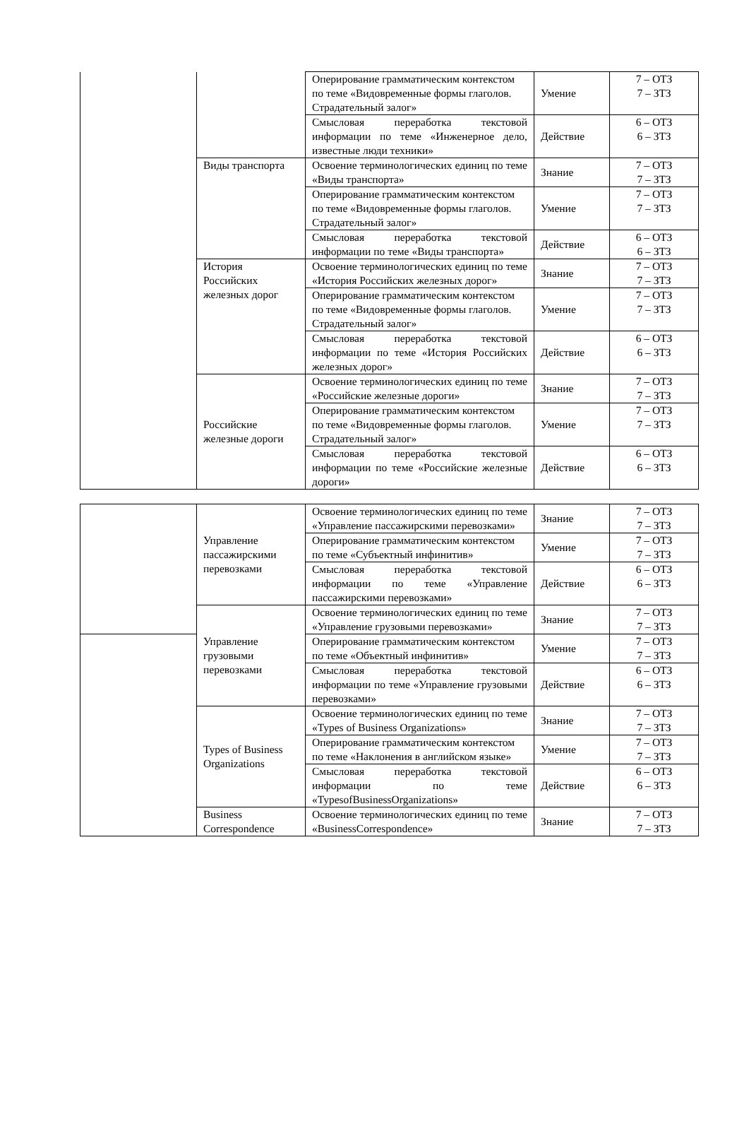| | | Оперирование грамматическим контекстом по теме «Видовременные формы глаголов. Страдательный залог» | Умение | 7 – ОТЗ 7 – ЗТЗ |
| | | Смысловая переработка текстовой информации по теме «Инженерное дело, известные люди техники» | Действие | 6 – ОТЗ 6 – ЗТЗ |
| | Виды транспорта | Освоение терминологических единиц по теме «Виды транспорта» | Знание | 7 – ОТЗ 7 – ЗТЗ |
| | | Оперирование грамматическим контекстом по теме «Видовременные формы глаголов. Страдательный залог» | Умение | 7 – ОТЗ 7 – ЗТЗ |
| | | Смысловая переработка текстовой информации по теме «Виды транспорта» | Действие | 6 – ОТЗ 6 – ЗТЗ |
| | История Российских железных дорог | Освоение терминологических единиц по теме «История Российских железных дорог» | Знание | 7 – ОТЗ 7 – ЗТЗ |
| | | Оперирование грамматическим контекстом по теме «Видовременные формы глаголов. Страдательный залог» | Умение | 7 – ОТЗ 7 – ЗТЗ |
| | | Смысловая переработка текстовой информации по теме «История Российских железных дорог» | Действие | 6 – ОТЗ 6 – ЗТЗ |
| | Российские железные дороги | Освоение терминологических единиц по теме «Российские железные дороги» | Знание | 7 – ОТЗ 7 – ЗТЗ |
| | | Оперирование грамматическим контекстом по теме «Видовременные формы глаголов. Страдательный залог» | Умение | 7 – ОТЗ 7 – ЗТЗ |
| | | Смысловая переработка текстовой информации по теме «Российские железные дороги» | Действие | 6 – ОТЗ 6 – ЗТЗ |
| | Управление пассажирскими перевозками | Освоение терминологических единиц по теме «Управление пассажирскими перевозками» | Знание | 7 – ОТЗ 7 – ЗТЗ |
| | | Оперирование грамматическим контекстом по теме «Субъектный инфинитив» | Умение | 7 – ОТЗ 7 – ЗТЗ |
| | | Смысловая переработка текстовой информации по теме «Управление пассажирскими перевозками» | Действие | 6 – ОТЗ 6 – ЗТЗ |
| | Управление грузовыми перевозками | Освоение терминологических единиц по теме «Управление грузовыми перевозками» | Знание | 7 – ОТЗ 7 – ЗТЗ |
| | | Оперирование грамматическим контекстом по теме «Объектный инфинитив» | Умение | 7 – ОТЗ 7 – ЗТЗ |
| | | Смысловая переработка текстовой информации по теме «Управление грузовыми перевозками» | Действие | 6 – ОТЗ 6 – ЗТЗ |
| | Types of Business Organizations | Освоение терминологических единиц по теме «Types of Business Organizations» | Знание | 7 – ОТЗ 7 – ЗТЗ |
| | | Оперирование грамматическим контекстом по теме «Наклонения в английском языке» | Умение | 7 – ОТЗ 7 – ЗТЗ |
| | | Смысловая переработка текстовой информации по теме «TypesofBusinessOrganizations» | Действие | 6 – ОТЗ 6 – ЗТЗ |
| | Business Correspondence | Освоение терминологических единиц по теме «BusinessCorrespondence» | Знание | 7 – ОТЗ 7 – ЗТЗ |